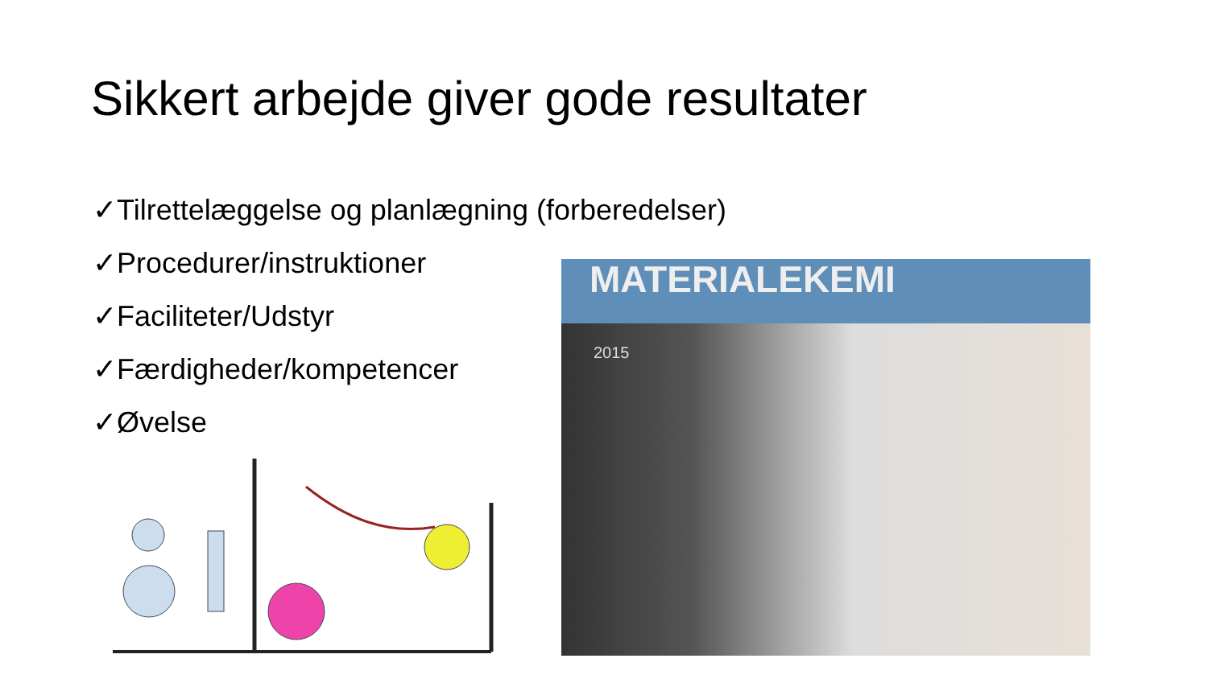Sikkert arbejde giver gode resultater
✓Tilrettelæggelse og planlægning (forberedelser)
✓Procedurer/instruktioner
✓Faciliteter/Udstyr
✓Færdigheder/kompetencer
✓Øvelse
MATERIALEKEMI
2015